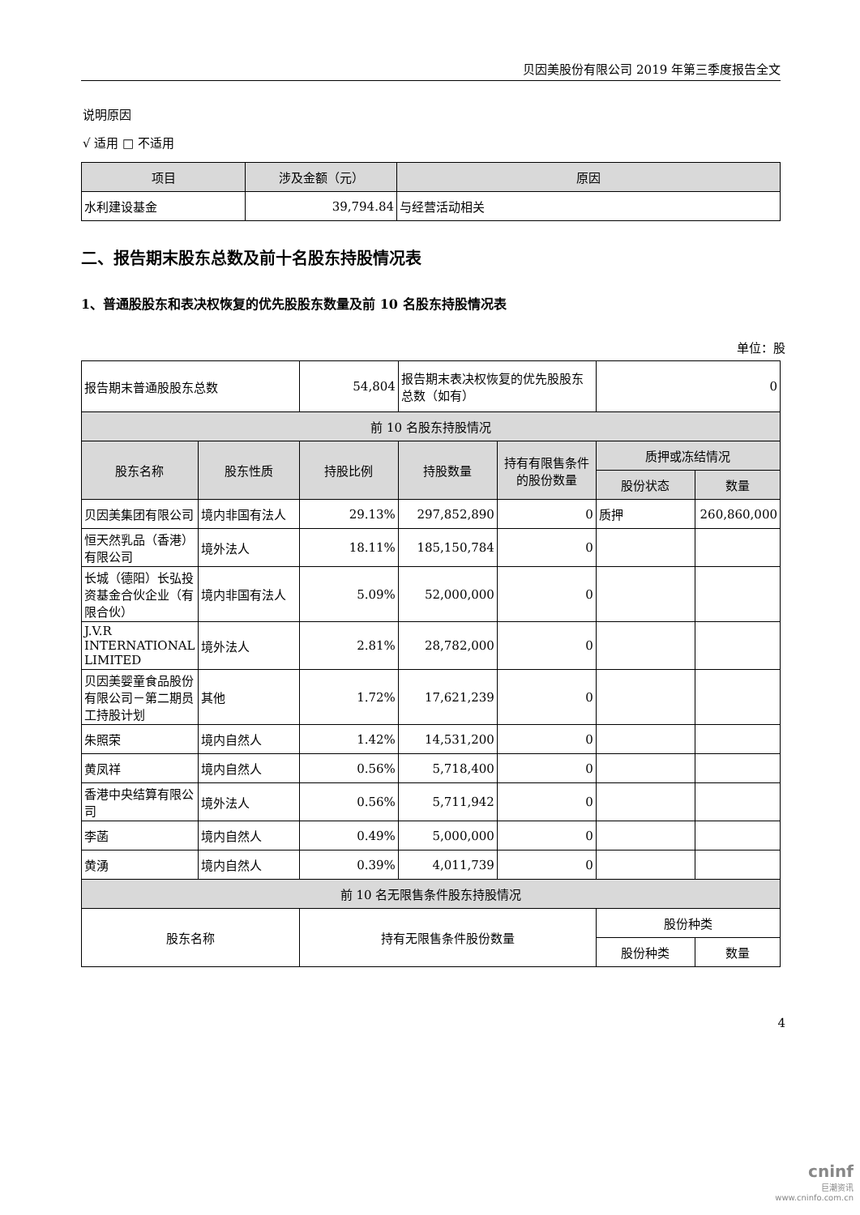贝因美股份有限公司 2019 年第三季度报告全文
说明原因
√ 适用 □ 不适用
| 项目 | 涉及金额（元） | 原因 |
| --- | --- | --- |
| 水利建设基金 | 39,794.84 | 与经营活动相关 |
二、报告期末股东总数及前十名股东持股情况表
1、普通股股东和表决权恢复的优先股股东数量及前 10 名股东持股情况表
单位：股
| 报告期末普通股股东总数 | | 54,804 | | 报告期末表决权恢复的优先股股东总数（如有） | | 0 | |
| 前 10 名股东持股情况 | | | | | | | |
| 股东名称 | 股东性质 | | 持股比例 | 持股数量 | 持有有限售条件的股份数量 | 质押或冻结情况 | |
| | | | | | | 股份状态 | 数量 |
| 贝因美集团有限公司 | 境内非国有法人 | | 29.13% | 297,852,890 | 0 | 质押 | 260,860,000 |
| 恒天然乳品（香港）有限公司 | 境外法人 | | 18.11% | 185,150,784 | 0 | | |
| 长城（德阳）长弘投资基金合伙企业（有限合伙） | 境内非国有法人 | | 5.09% | 52,000,000 | 0 | | |
| J.V.R INTERNATIONAL LIMITED | 境外法人 | | 2.81% | 28,782,000 | 0 | | |
| 贝因美婴童食品股份有限公司－第二期员工持股计划 | 其他 | | 1.72% | 17,621,239 | 0 | | |
| 朱照荣 | 境内自然人 | | 1.42% | 14,531,200 | 0 | | |
| 黄凤祥 | 境内自然人 | | 0.56% | 5,718,400 | 0 | | |
| 香港中央结算有限公司 | 境外法人 | | 0.56% | 5,711,942 | 0 | | |
| 李菡 | 境内自然人 | | 0.49% | 5,000,000 | 0 | | |
| 黄湧 | 境内自然人 | | 0.39% | 4,011,739 | 0 | | |
| 前 10 名无限售条件股东持股情况 | | | | | | | |
| 股东名称 | | 持有无限售条件股份数量 | | | | 股份种类 | |
| | | | | | | 股份种类 | 数量 |
4
cninf
巨潮资讯
www.cninfo.com.cn